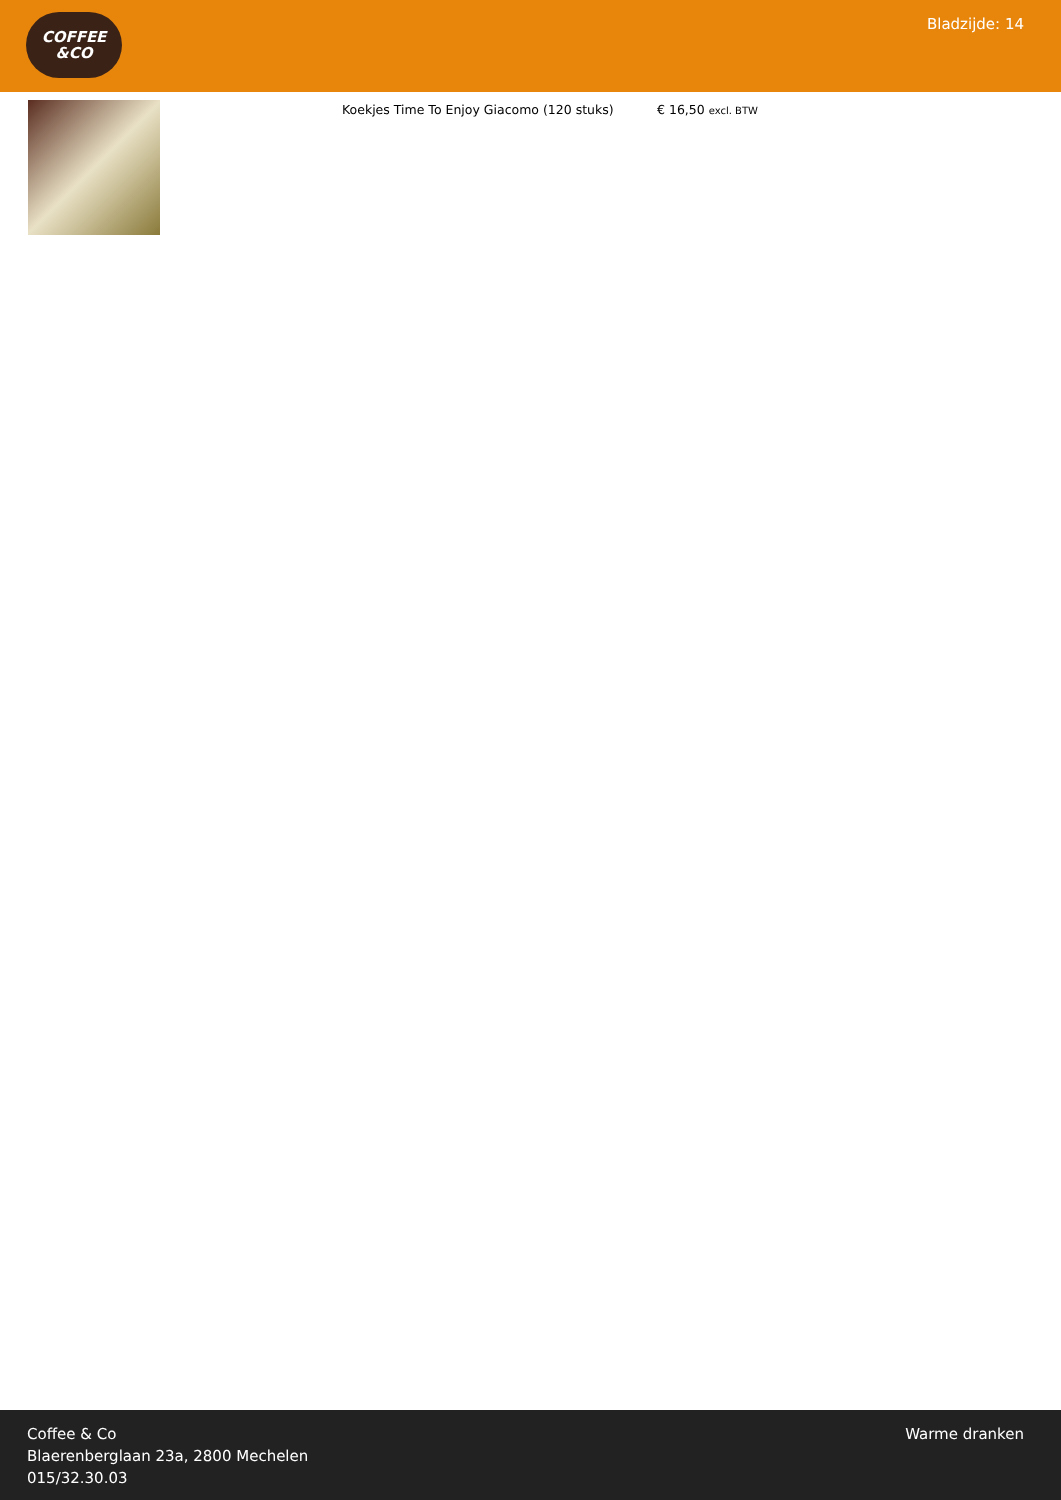COFFEE
&CO
Bladzijde: 14
Koekjes Time To Enjoy Giacomo (120 stuks) € 16,50 excl. BTW
Coffee & Co
Blaerenberglaan 23a, 2800 Mechelen
015/32.30.03
Warme dranken